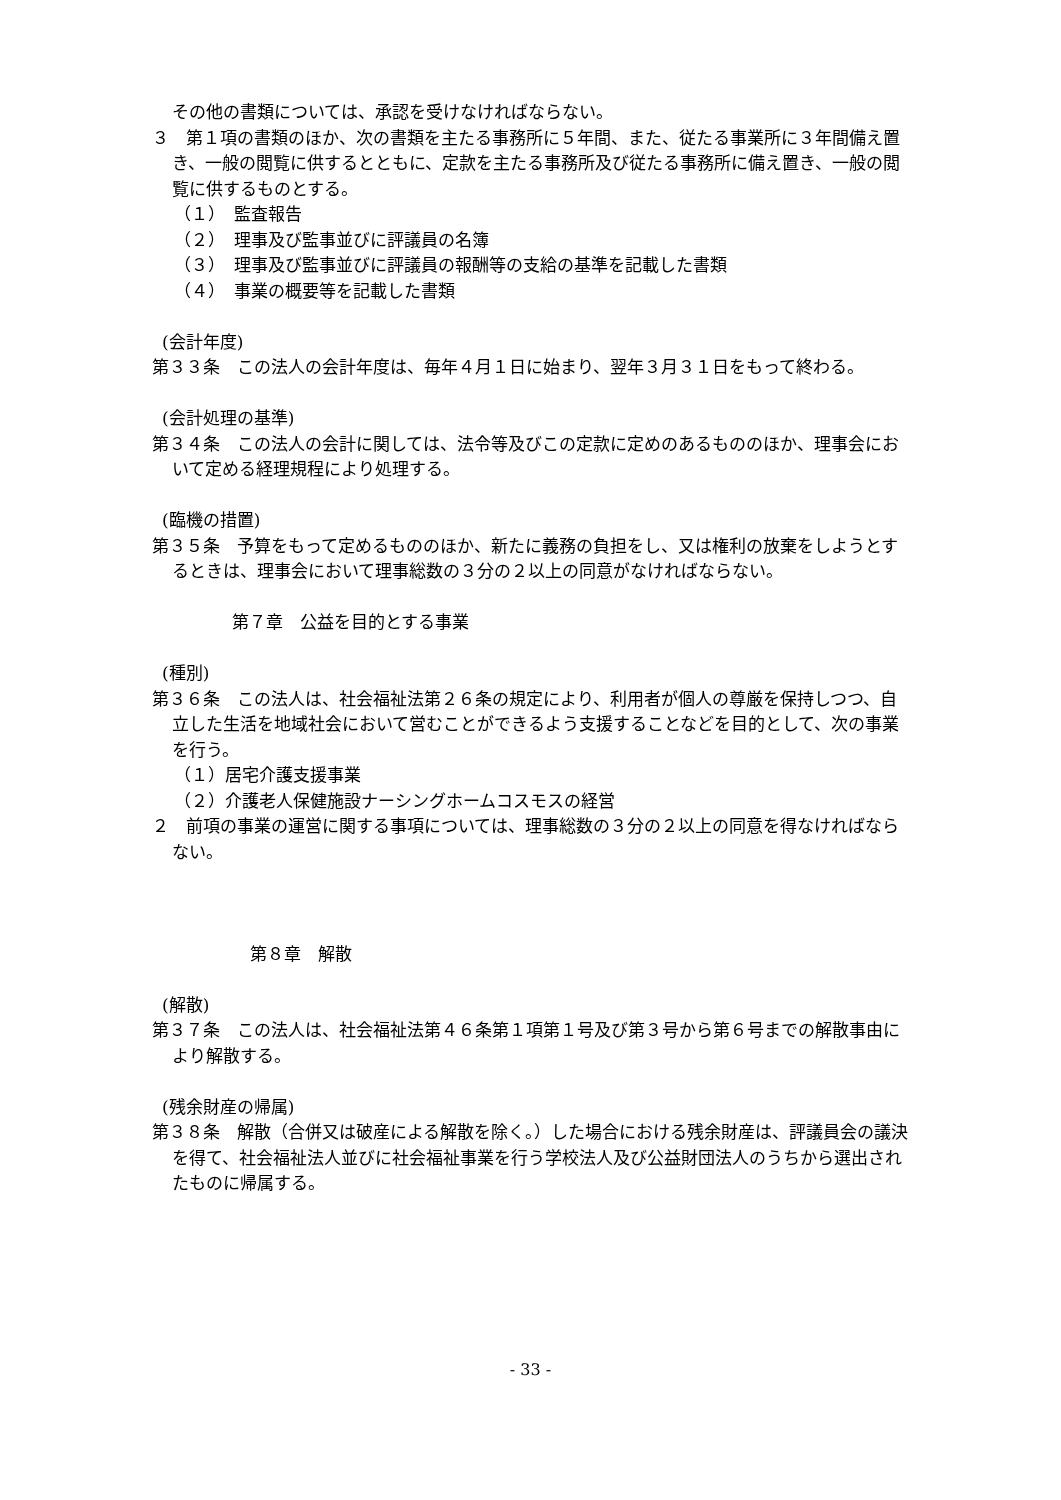その他の書類については、承認を受けなければならない。
３　第１項の書類のほか、次の書類を主たる事務所に５年間、また、従たる事業所に３年間備え置き、一般の閲覧に供するとともに、定款を主たる事務所及び従たる事務所に備え置き、一般の閲覧に供するものとする。
（１）　監査報告
（２）　理事及び監事並びに評議員の名簿
（３）　理事及び監事並びに評議員の報酬等の支給の基準を記載した書類
（４）　事業の概要等を記載した書類
(会計年度)
第３３条　この法人の会計年度は、毎年４月１日に始まり、翌年３月３１日をもって終わる。
(会計処理の基準)
第３４条　この法人の会計に関しては、法令等及びこの定款に定めのあるもののほか、理事会において定める経理規程により処理する。
(臨機の措置)
第３５条　予算をもって定めるもののほか、新たに義務の負担をし、又は権利の放棄をしようとするときは、理事会において理事総数の３分の２以上の同意がなければならない。
第７章　公益を目的とする事業
(種別)
第３６条　この法人は、社会福祉法第２６条の規定により、利用者が個人の尊厳を保持しつつ、自立した生活を地域社会において営むことができるよう支援することなどを目的として、次の事業を行う。
（１）居宅介護支援事業
（２）介護老人保健施設ナーシングホームコスモスの経営
２　前項の事業の運営に関する事項については、理事総数の３分の２以上の同意を得なければならない。
第８章　解散
(解散)
第３７条　この法人は、社会福祉法第４６条第１項第１号及び第３号から第６号までの解散事由により解散する。
(残余財産の帰属)
第３８条　解散（合併又は破産による解散を除く。）した場合における残余財産は、評議員会の議決を得て、社会福祉法人並びに社会福祉事業を行う学校法人及び公益財団法人のうちから選出されたものに帰属する。
- 33 -